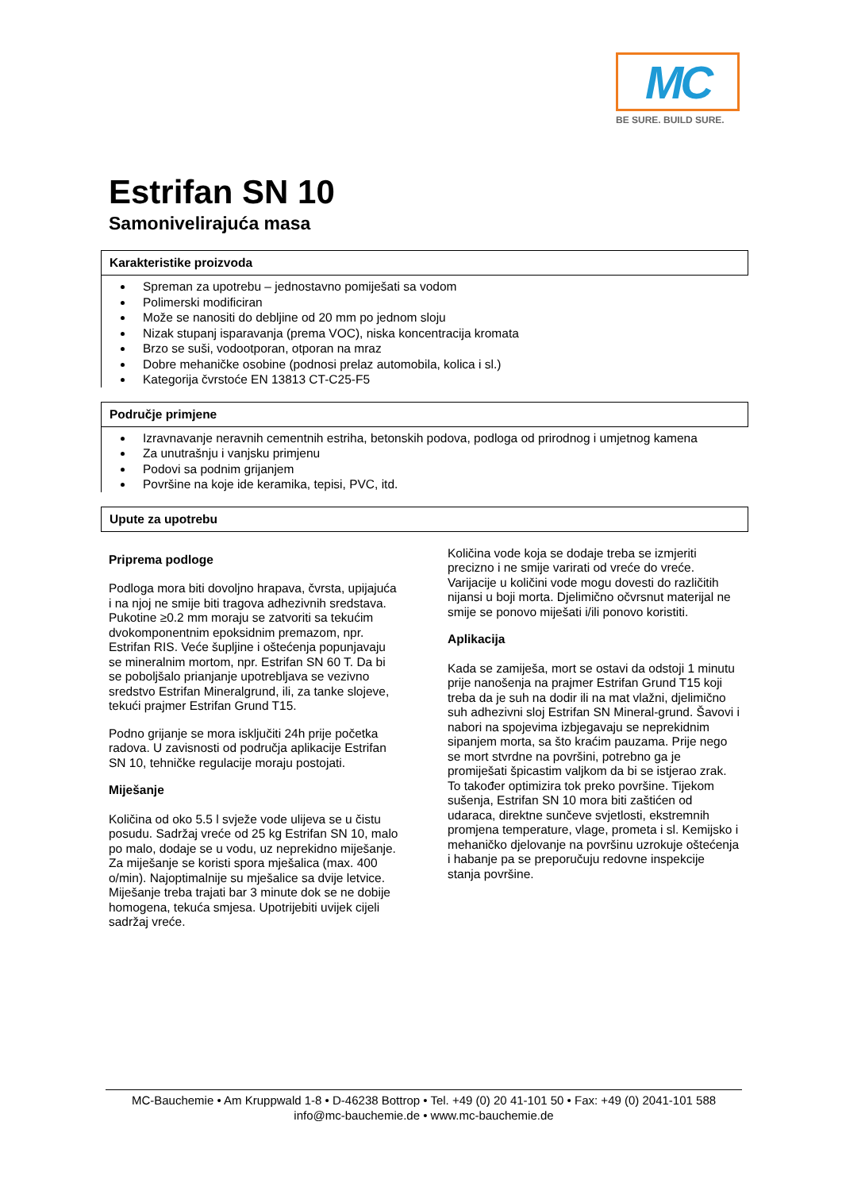MC
BE SURE. BUILD SURE.
Estrifan SN 10
Samonivelirajuća masa
Karakteristike proizvoda
Spreman za upotrebu – jednostavno pomiješati sa vodom
Polimerski modificiran
Može se nanositi do debljine od 20 mm po jednom sloju
Nizak stupanj isparavanja (prema VOC), niska koncentracija kromata
Brzo se suši, vodootporan, otporan na mraz
Dobre mehaničke osobine (podnosi prelaz automobila, kolica i sl.)
Kategorija čvrstoće EN 13813 CT-C25-F5
Područje primjene
Izravnavanje neravnih cementnih estriha, betonskih podova, podloga od prirodnog i umjetnog kamena
Za unutrašnju i vanjsku primjenu
Podovi sa podnim grijanjem
Površine na koje ide keramika, tepisi, PVC, itd.
Upute za upotrebu
Priprema podloge
Podloga mora biti dovoljno hrapava, čvrsta, upijajuća i na njoj ne smije biti tragova adhezivnih sredstava. Pukotine ≥0.2 mm moraju se zatvoriti sa tekućim dvokomponentnim epoksidnim premazom, npr. Estrifan RIS. Veće šupljine i oštećenja popunjavaju se mineralnim mortom, npr. Estrifan SN 60 T. Da bi se poboljšalo prianjanje upotrebljava se vezivno sredstvo Estrifan Mineralgrund, ili, za tanke slojeve, tekući prajmer Estrifan Grund T15.
Podno grijanje se mora isključiti 24h prije početka radova. U zavisnosti od područja aplikacije Estrifan SN 10, tehničke regulacije moraju postojati.
Miješanje
Količina od oko 5.5 l svježe vode ulijeva se u čistu posudu. Sadržaj vreće od 25 kg Estrifan SN 10, malo po malo, dodaje se u vodu, uz neprekidno miješanje. Za miješanje se koristi spora mješalica (max. 400 o/min). Najoptimalnije su mješalice sa dvije letvice. Miješanje treba trajati bar 3 minute dok se ne dobije homogena, tekuća smjesa. Upotrijebiti uvijek cijeli sadržaj vreće.
Količina vode koja se dodaje treba se izmjeriti precizno i ne smije varirati od vreće do vreće. Varijacije u količini vode mogu dovesti do različitih nijansi u boji morta. Djelimično očvrsnut materijal ne smije se ponovo miješati i/ili ponovo koristiti.
Aplikacija
Kada se zamiješa, mort se ostavi da odstoji 1 minutu prije nanošenja na prajmer Estrifan Grund T15 koji treba da je suh na dodir ili na mat vlažni, djelimično suh adhezivni sloj Estrifan SN Mineral-grund. Šavovi i nabori na spojevima izbjegavaju se neprekidnim sipanjem morta, sa što kraćim pauzama. Prije nego se mort stvrdne na površini, potrebno ga je promiješati špicastim valjkom da bi se istjerao zrak. To također optimizira tok preko površine. Tijekom sušenja, Estrifan SN 10 mora biti zaštićen od udaraca, direktne sunčeve svjetlosti, ekstremnih promjena temperature, vlage, prometa i sl. Kemijsko i mehaničko djelovanje na površinu uzrokuje oštećenja i habanje pa se preporučuju redovne inspekcije stanja površine.
MC-Bauchemie • Am Kruppwald 1-8 • D-46238 Bottrop • Tel. +49 (0) 20 41-101 50 • Fax: +49 (0) 2041-101 588
info@mc-bauchemie.de • www.mc-bauchemie.de